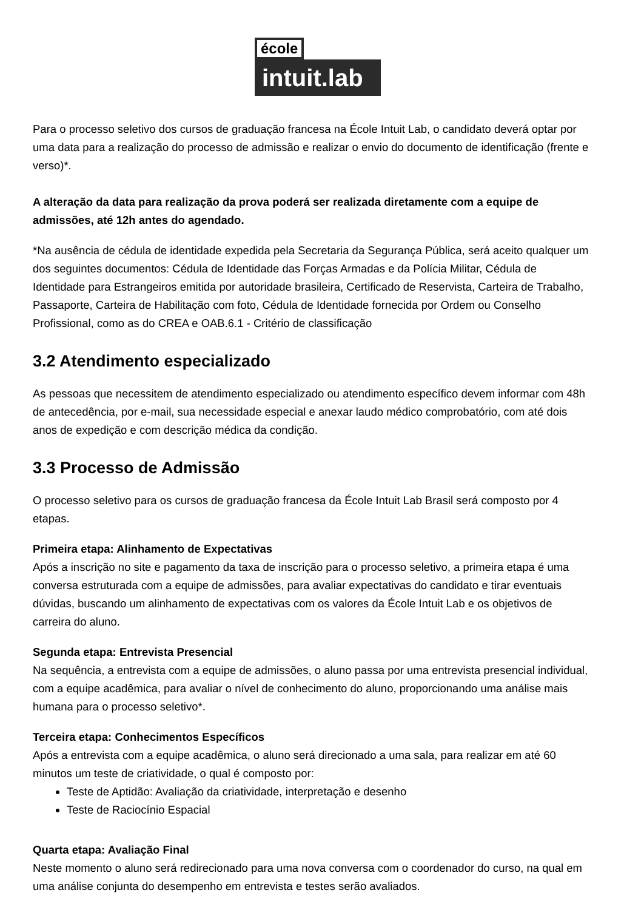école
intuit.lab
Para o processo seletivo dos cursos de graduação francesa na École Intuit Lab, o candidato deverá optar por uma data para a realização do processo de admissão e realizar o envio do documento de identificação (frente e verso)*.
A alteração da data para realização da prova poderá ser realizada diretamente com a equipe de admissões, até 12h antes do agendado.
*Na ausência de cédula de identidade expedida pela Secretaria da Segurança Pública, será aceito qualquer um dos seguintes documentos: Cédula de Identidade das Forças Armadas e da Polícia Militar, Cédula de Identidade para Estrangeiros emitida por autoridade brasileira, Certificado de Reservista, Carteira de Trabalho, Passaporte, Carteira de Habilitação com foto, Cédula de Identidade fornecida por Ordem ou Conselho Profissional, como as do CREA e OAB.6.1 - Critério de classificação
3.2 Atendimento especializado
As pessoas que necessitem de atendimento especializado ou atendimento específico devem informar com 48h de antecedência, por e-mail, sua necessidade especial e anexar laudo médico comprobatório, com até dois anos de expedição e com descrição médica da condição.
3.3 Processo de Admissão
O processo seletivo para os cursos de graduação francesa da École Intuit Lab Brasil será composto por 4 etapas.
Primeira etapa: Alinhamento de Expectativas
Após a inscrição no site e pagamento da taxa de inscrição para o processo seletivo, a primeira etapa é uma conversa estruturada com a equipe de admissões, para avaliar expectativas do candidato e tirar eventuais dúvidas, buscando um alinhamento de expectativas com os valores da École Intuit Lab e os objetivos de carreira do aluno.
Segunda etapa: Entrevista Presencial
Na sequência, a entrevista com a equipe de admissões, o aluno passa por uma entrevista presencial individual, com a equipe acadêmica, para avaliar o nível de conhecimento do aluno, proporcionando uma análise mais humana para o processo seletivo*.
Terceira etapa: Conhecimentos Específicos
Após a entrevista com a equipe acadêmica, o aluno será direcionado a uma sala, para realizar em até 60 minutos um teste de criatividade, o qual é composto por:
Teste de Aptidão: Avaliação da criatividade, interpretação e desenho
Teste de Raciocínio Espacial
Quarta etapa: Avaliação Final
Neste momento o aluno será redirecionado para uma nova conversa com o coordenador do curso, na qual em uma análise conjunta do desempenho em entrevista e testes serão avaliados.